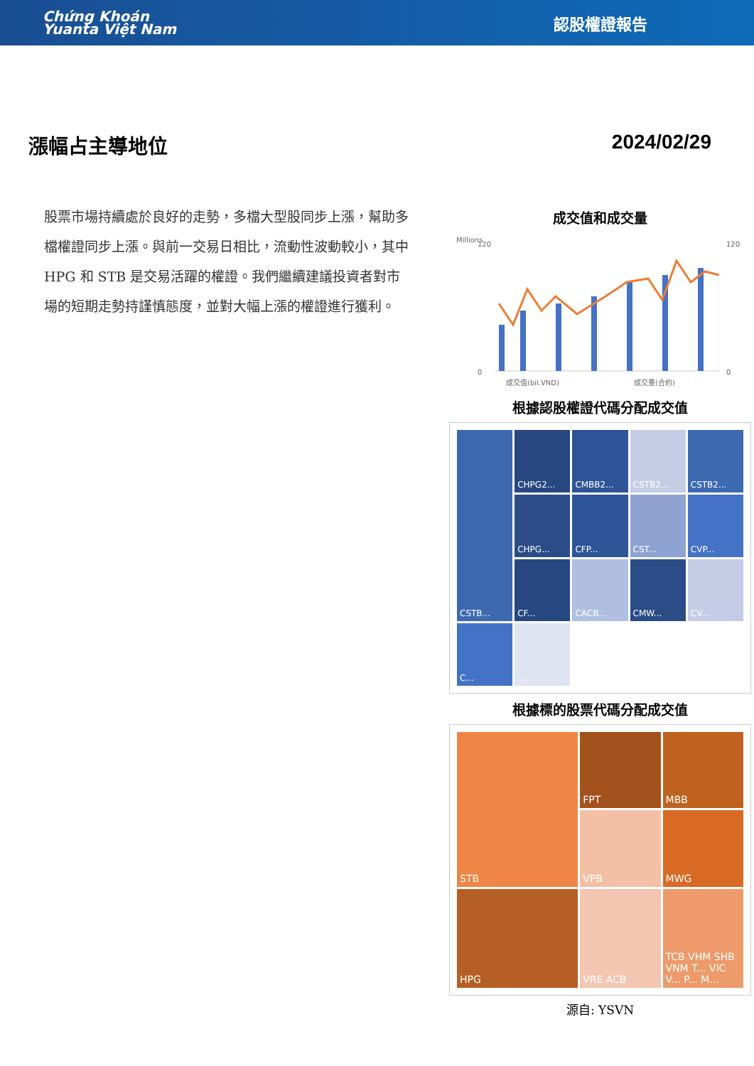Chứng Khoán
Yuanta Việt Nam
認股權證報告
漲幅占主導地位 2024/02/29
股票市場持續處於良好的走勢，多檔大型股同步上漲，幫助多檔權證同步上漲。與前一交易日相比，流動性波動較小，其中 HPG 和 STB 是交易活躍的權證。我們繼續建議投資者對市場的短期走勢持謹慎態度，並對大幅上漲的權證進行獲利。
成交值和成交量
Millions
120
0
120
0
成交值(bil.VND)
成交量(合約)
根據認股權證代碼分配成交值
CSTB...
CHPG2...
CMBB2...
CSTB2...
CSTB2...
CHPG...
CFP...
CST...
CVP...
CF...
CACB...
CMW...
CV...
C...
...
根據標的股票代碼分配成交值
STB
FPT
MBB
VPB
MWG
HPG
VRE ACB
TCB VHM SHB VNM T... VIC V... P... M...
源自: YSVN